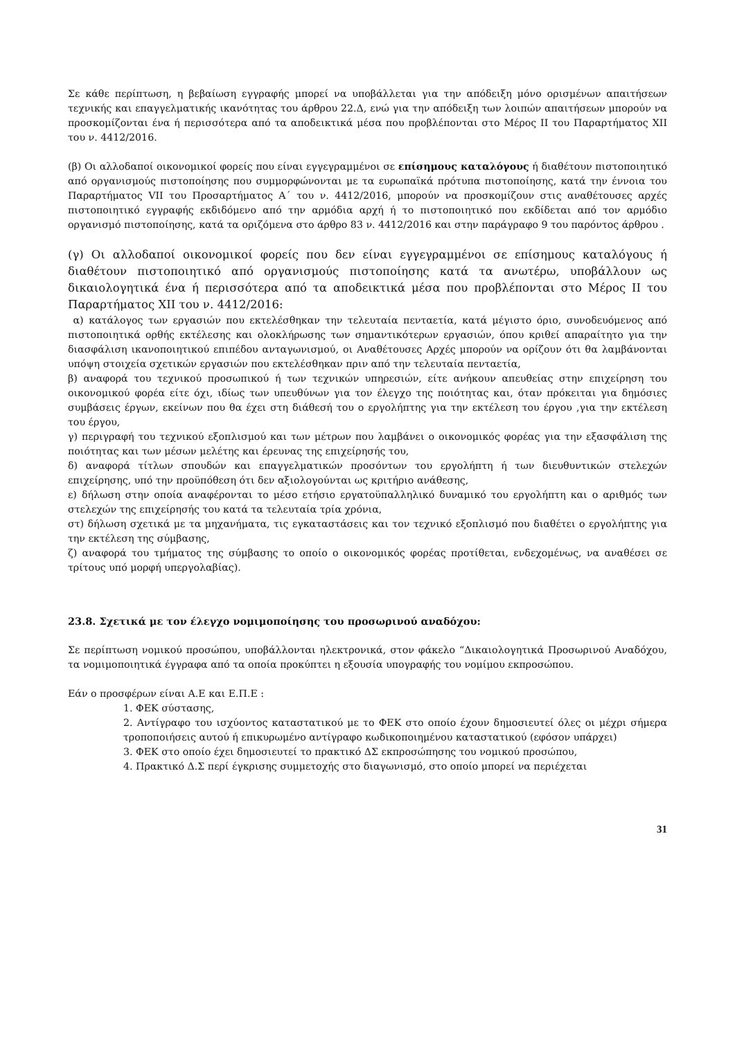Σε κάθε περίπτωση, η βεβαίωση εγγραφής μπορεί να υποβάλλεται για την απόδειξη μόνο ορισμένων απαιτήσεων τεχνικής και επαγγελματικής ικανότητας του άρθρου 22.Δ, ενώ για την απόδειξη των λοιπών απαιτήσεων μπορούν να προσκομίζονται ένα ή περισσότερα από τα αποδεικτικά μέσα που προβλέπονται στο Μέρος ΙΙ του Παραρτήματος ΧΙΙ του ν. 4412/2016.
(β) Οι αλλοδαποί οικονομικοί φορείς που είναι εγγεγραμμένοι σε επίσημους καταλόγους ή διαθέτουν πιστοποιητικό από οργανισμούς πιστοποίησης που συμμορφώνονται με τα ευρωπαϊκά πρότυπα πιστοποίησης, κατά την έννοια του Παραρτήματος VII του Προσαρτήματος Α΄ του ν. 4412/2016, μπορούν να προσκομίζουν στις αναθέτουσες αρχές πιστοποιητικό εγγραφής εκδιδόμενο από την αρμόδια αρχή ή το πιστοποιητικό που εκδίδεται από τον αρμόδιο οργανισμό πιστοποίησης, κατά τα οριζόμενα στο άρθρο 83 ν. 4412/2016 και στην παράγραφο 9 του παρόντος άρθρου .
(γ) Οι αλλοδαποί οικονομικοί φορείς που δεν είναι εγγεγραμμένοι σε επίσημους καταλόγους ή διαθέτουν πιστοποιητικό από οργανισμούς πιστοποίησης κατά τα ανωτέρω, υποβάλλουν ως δικαιολογητικά ένα ή περισσότερα από τα αποδεικτικά μέσα που προβλέπονται στο Μέρος ΙΙ του Παραρτήματος ΧΙΙ του ν. 4412/2016:
α) κατάλογος των εργασιών που εκτελέσθηκαν την τελευταία πενταετία, κατά μέγιστο όριο, συνοδευόμενος από πιστοποιητικά ορθής εκτέλεσης και ολοκλήρωσης των σημαντικότερων εργασιών, όπου κριθεί απαραίτητο για την διασφάλιση ικανοποιητικού επιπέδου ανταγωνισμού, οι Αναθέτουσες Αρχές μπορούν να ορίζουν ότι θα λαμβάνονται υπόψη στοιχεία σχετικών εργασιών που εκτελέσθηκαν πριν από την τελευταία πενταετία,
β) αναφορά του τεχνικού προσωπικού ή των τεχνικών υπηρεσιών, είτε ανήκουν απευθείας στην επιχείρηση του οικονομικού φορέα είτε όχι, ιδίως των υπευθύνων για τον έλεγχο της ποιότητας και, όταν πρόκειται για δημόσιες συμβάσεις έργων, εκείνων που θα έχει στη διάθεσή του ο εργολήπτης για την εκτέλεση του έργου ,για την εκτέλεση του έργου,
γ) περιγραφή του τεχνικού εξοπλισμού και των μέτρων που λαμβάνει ο οικονομικός φορέας για την εξασφάλιση της ποιότητας και των μέσων μελέτης και έρευνας της επιχείρησής του,
δ) αναφορά τίτλων σπουδών και επαγγελματικών προσόντων του εργολήπτη ή των διευθυντικών στελεχών επιχείρησης, υπό την προϋπόθεση ότι δεν αξιολογούνται ως κριτήριο ανάθεσης,
ε) δήλωση στην οποία αναφέρονται το μέσο ετήσιο εργατοϋπαλληλικό δυναμικό του εργολήπτη και ο αριθμός των στελεχών της επιχείρησής του κατά τα τελευταία τρία χρόνια,
στ) δήλωση σχετικά με τα μηχανήματα, τις εγκαταστάσεις και τον τεχνικό εξοπλισμό που διαθέτει ο εργολήπτης για την εκτέλεση της σύμβασης,
ζ) αναφορά του τμήματος της σύμβασης το οποίο ο οικονομικός φορέας προτίθεται, ενδεχομένως, να αναθέσει σε τρίτους υπό μορφή υπεργολαβίας).
23.8. Σχετικά με τον έλεγχο νομιμοποίησης του προσωρινού αναδόχου:
Σε περίπτωση νομικού προσώπου, υποβάλλονται ηλεκτρονικά, στον φάκελο “Δικαιολογητικά Προσωρινού Αναδόχου, τα νομιμοποιητικά έγγραφα από τα οποία προκύπτει η εξουσία υπογραφής του νομίμου εκπροσώπου.
Εάν ο προσφέρων είναι Α.Ε και Ε.Π.Ε :
1. ΦΕΚ σύστασης,
2. Αντίγραφο του ισχύοντος καταστατικού με το ΦΕΚ στο οποίο έχουν δημοσιευτεί όλες οι μέχρι σήμερα τροποποιήσεις αυτού ή επικυρωμένο αντίγραφο κωδικοποιημένου καταστατικού (εφόσον υπάρχει)
3. ΦΕΚ στο οποίο έχει δημοσιευτεί το πρακτικό ΔΣ εκπροσώπησης του νομικού προσώπου,
4. Πρακτικό Δ.Σ περί έγκρισης συμμετοχής στο διαγωνισμό, στο οποίο μπορεί να περιέχεται
31